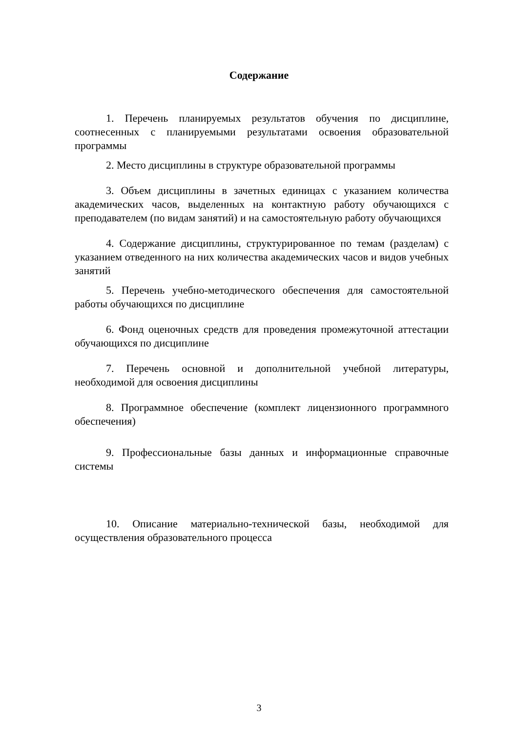Содержание
1. Перечень планируемых результатов обучения по дисциплине, соотнесенных с планируемыми результатами освоения образовательной программы
2. Место дисциплины в структуре образовательной программы
3. Объем дисциплины в зачетных единицах с указанием количества академических часов, выделенных на контактную работу обучающихся с преподавателем (по видам занятий) и на самостоятельную работу обучающихся
4. Содержание дисциплины, структурированное по темам (разделам) с указанием отведенного на них количества академических часов и видов учебных занятий
5. Перечень учебно-методического обеспечения для самостоятельной работы обучающихся по дисциплине
6. Фонд оценочных средств для проведения промежуточной аттестации обучающихся по дисциплине
7. Перечень основной и дополнительной учебной литературы, необходимой для освоения дисциплины
8. Программное обеспечение (комплект лицензионного программного обеспечения)
9. Профессиональные базы данных и информационные справочные системы
10. Описание материально-технической базы, необходимой для осуществления образовательного процесса
3